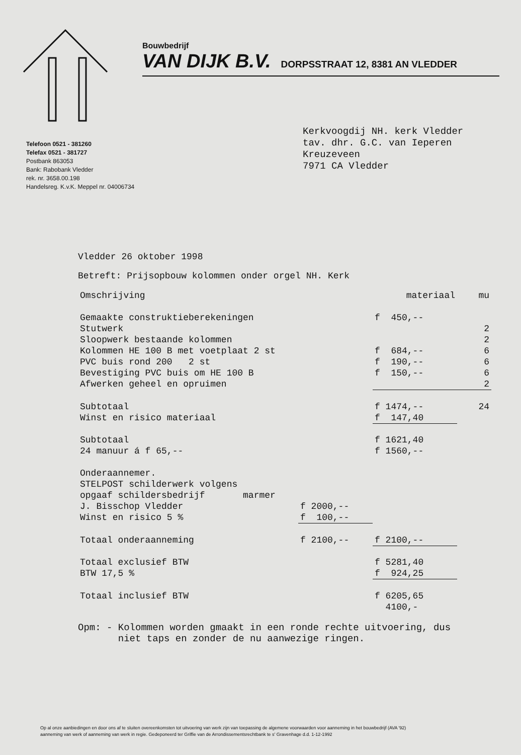Bouwbedrijf
VAN DIJK B.V. DORPSSTRAAT 12, 8381 AN VLEDDER
Telefoon 0521 - 381260
Telefax 0521 - 381727
Postbank 863053
Bank: Rabobank Vledder
rek. nr. 3658.00.198
Handelsreg. K.v.K. Meppel nr. 04006734
Kerkvoogdij NH. kerk Vledder
tav. dhr. G.C. van Ieperen
Kreuzeveen
7971 CA Vledder
Vledder 26 oktober 1998
Betreft: Prijsopbouw kolommen onder orgel NH. Kerk
| Omschrijving | | materiaal | mu |
| Gemaakte construktieberekeningen | | f 450,-- | |
| Stutwerk | | | 2 |
| Sloopwerk bestaande kolommen | | | 2 |
| Kolommen HE 100 B met voetplaat 2 st | | f 684,-- | 6 |
| PVC buis rond 200 2 st | | f 190,-- | 6 |
| Bevestiging PVC buis om HE 100 B | | f 150,-- | 6 |
| Afwerken geheel en opruimen | | | 2 |
| Subtotaal | | f 1474,-- | 24 |
| Winst en risico materiaal | | f 147,40 | |
| Subtotaal | | f 1621,40 | |
| 24 manuur á f 65,-- | | f 1560,-- | |
| Onderaannemer. | | | |
| STELPOST schilderwerk volgens | | | |
| opgaaf schildersbedrijf marmer | | | |
| J. Bisschop Vledder | f 2000,-- | | |
| Winst en risico 5 % | f 100,-- | | |
| Totaal onderaanneming | f 2100,-- | f 2100,-- | |
| Totaal exclusief BTW | | f 5281,40 | |
| BTW 17,5 % | | f 924,25 | |
| Totaal inclusief BTW | | f 6205,65 | |
| | | 4100,- | |
Opm: - Kolommen worden gmaakt in een ronde rechte uitvoering, dus
niet taps en zonder de nu aanwezige ringen.
Op al onze aanbiedingen en door ons af te sluiten overeenkomsten tot uitvoering van werk zijn van toepassing de algemene voorwaarden voor aanneming in het bouwbedrijf (AVA '92)
aanneming van werk of aanneming van werk in regie. Gedeponeerd ter Griffie van de Arrondissementsrechtbank te s' Gravenhage d.d. 1-12-1992